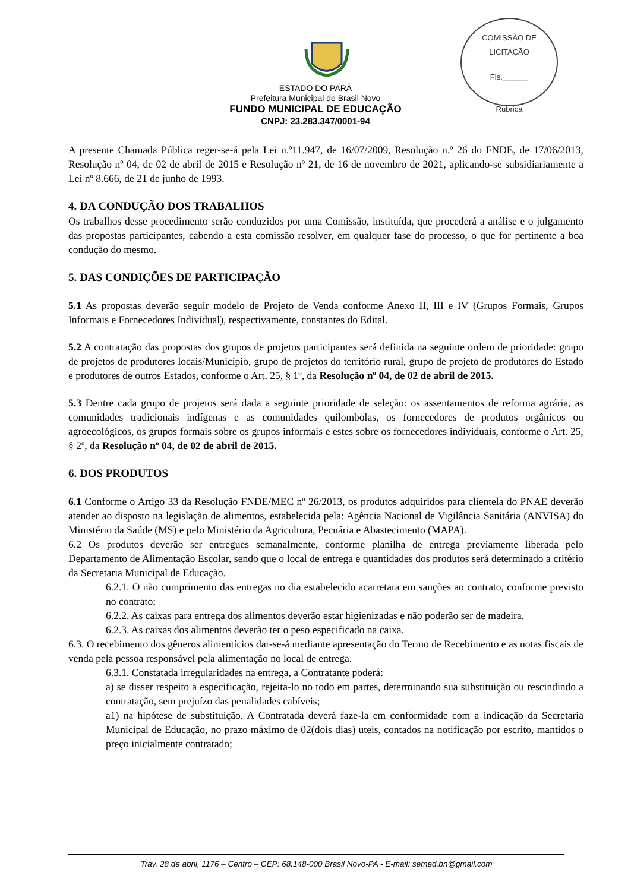COMISSÃO DE LICITAÇÃO
Fls.______
Rubrica
ESTADO DO PARÁ
Prefeitura Municipal de Brasil Novo
FUNDO MUNICIPAL DE EDUCAÇÃO
CNPJ: 23.283.347/0001-94
A presente Chamada Pública reger-se-á pela Lei n.º11.947, de 16/07/2009, Resolução n.º 26 do FNDE, de 17/06/2013, Resolução nº 04, de 02 de abril de 2015 e Resolução nº 21, de 16 de novembro de 2021, aplicando-se subsidiariamente a Lei nº 8.666, de 21 de junho de 1993.
4. DA CONDUÇÃO DOS TRABALHOS
Os trabalhos desse procedimento serão conduzidos por uma Comissão, instituída, que procederá a análise e o julgamento das propostas participantes, cabendo a esta comissão resolver, em qualquer fase do processo, o que for pertinente a boa condução do mesmo.
5. DAS CONDIÇÕES DE PARTICIPAÇÃO
5.1 As propostas deverão seguir modelo de Projeto de Venda conforme Anexo II, III e IV (Grupos Formais, Grupos Informais e Fornecedores Individual), respectivamente, constantes do Edital.
5.2 A contratação das propostas dos grupos de projetos participantes será definida na seguinte ordem de prioridade: grupo de projetos de produtores locais/Município, grupo de projetos do território rural, grupo de projeto de produtores do Estado e produtores de outros Estados, conforme o Art. 25, § 1º, da Resolução nº 04, de 02 de abril de 2015.
5.3 Dentre cada grupo de projetos será dada a seguinte prioridade de seleção: os assentamentos de reforma agrária, as comunidades tradicionais indígenas e as comunidades quilombolas, os fornecedores de produtos orgânicos ou agroecológicos, os grupos formais sobre os grupos informais e estes sobre os fornecedores individuais, conforme o Art. 25, § 2º, da Resolução nº 04, de 02 de abril de 2015.
6. DOS PRODUTOS
6.1 Conforme o Artigo 33 da Resolução FNDE/MEC nº 26/2013, os produtos adquiridos para clientela do PNAE deverão atender ao disposto na legislação de alimentos, estabelecida pela: Agência Nacional de Vigilância Sanitária (ANVISA) do Ministério da Saúde (MS) e pelo Ministério da Agricultura, Pecuária e Abastecimento (MAPA).
6.2 Os produtos deverão ser entregues semanalmente, conforme planilha de entrega previamente liberada pelo Departamento de Alimentação Escolar, sendo que o local de entrega e quantidades dos produtos será determinado a critério da Secretaria Municipal de Educação.
6.2.1. O não cumprimento das entregas no dia estabelecido acarretara em sanções ao contrato, conforme previsto no contrato;
6.2.2. As caixas para entrega dos alimentos deverão estar higienizadas e não poderão ser de madeira.
6.2.3. As caixas dos alimentos deverão ter o peso especificado na caixa.
6.3. O recebimento dos gêneros alimentícios dar-se-á mediante apresentação do Termo de Recebimento e as notas fiscais de venda pela pessoa responsável pela alimentação no local de entrega.
6.3.1. Constatada irregularidades na entrega, a Contratante poderá:
a) se disser respeito a especificação, rejeita-lo no todo em partes, determinando sua substituição ou rescindindo a contratação, sem prejuízo das penalidades cabíveis;
a1) na hipótese de substituição. A Contratada deverá faze-la em conformidade com a indicação da Secretaria Municipal de Educação, no prazo máximo de 02(dois dias) uteis, contados na notificação por escrito, mantidos o preço inicialmente contratado;
Trav. 28 de abril, 1176 – Centro – CEP: 68.148-000 Brasil Novo-PA - E-mail: semed.bn@gmail.com